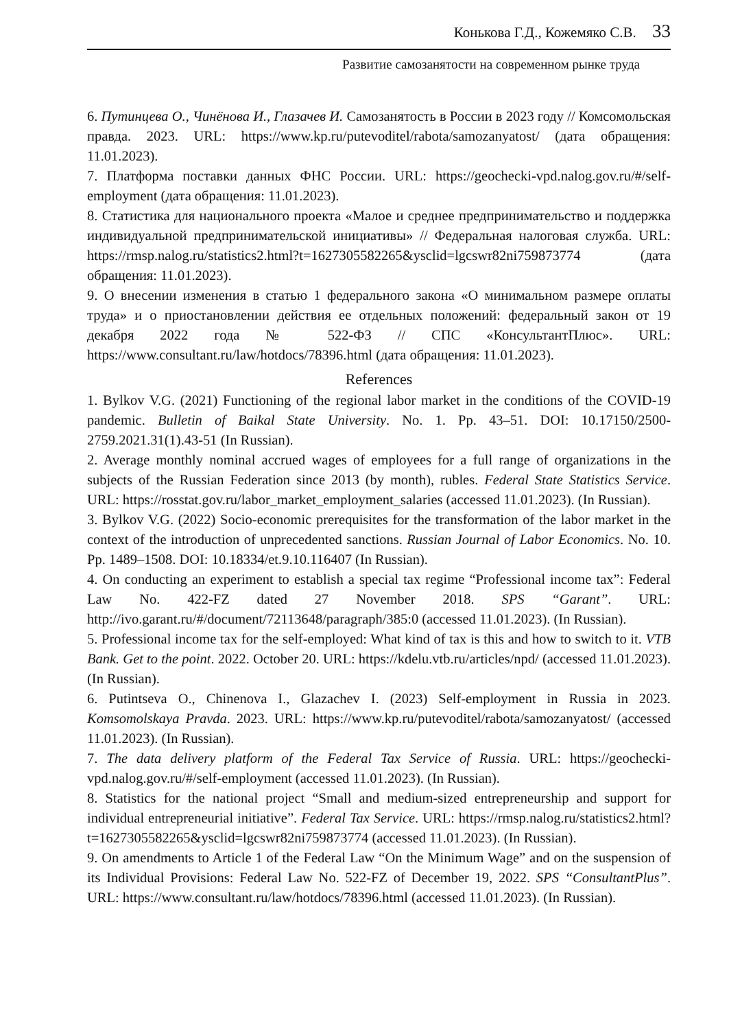Конькова Г.Д., Кожемяко С.В. 33
Развитие самозанятости на современном рынке труда
6. Путинцева О., Чинёнова И., Глазачев И. Самозанятость в России в 2023 году // Комсомольская правда. 2023. URL: https://www.kp.ru/putevoditel/rabota/samozanyatost/ (дата обращения: 11.01.2023).
7. Платформа поставки данных ФНС России. URL: https://geochecki-vpd.nalog.gov.ru/#/self-employment (дата обращения: 11.01.2023).
8. Статистика для национального проекта «Малое и среднее предпринимательство и поддержка индивидуальной предпринимательской инициативы» // Федеральная налоговая служба. URL: https://rmsp.nalog.ru/statistics2.html?t=1627305582265&ysclid=lgcswr82ni759873774 (дата обращения: 11.01.2023).
9. О внесении изменения в статью 1 федерального закона «О минимальном размере оплаты труда» и о приостановлении действия ее отдельных положений: федеральный закон от 19 декабря 2022 года № 522-ФЗ // СПС «КонсультантПлюс». URL: https://www.consultant.ru/law/hotdocs/78396.html (дата обращения: 11.01.2023).
References
1. Bylkov V.G. (2021) Functioning of the regional labor market in the conditions of the COVID-19 pandemic. Bulletin of Baikal State University. No. 1. Pp. 43–51. DOI: 10.17150/2500-2759.2021.31(1).43-51 (In Russian).
2. Average monthly nominal accrued wages of employees for a full range of organizations in the subjects of the Russian Federation since 2013 (by month), rubles. Federal State Statistics Service. URL: https://rosstat.gov.ru/labor_market_employment_salaries (accessed 11.01.2023). (In Russian).
3. Bylkov V.G. (2022) Socio-economic prerequisites for the transformation of the labor market in the context of the introduction of unprecedented sanctions. Russian Journal of Labor Economics. No. 10. Pp. 1489–1508. DOI: 10.18334/et.9.10.116407 (In Russian).
4. On conducting an experiment to establish a special tax regime “Professional income tax”: Federal Law No. 422-FZ dated 27 November 2018. SPS “Garant”. URL: http://ivo.garant.ru/#/document/72113648/paragraph/385:0 (accessed 11.01.2023). (In Russian).
5. Professional income tax for the self-employed: What kind of tax is this and how to switch to it. VTB Bank. Get to the point. 2022. October 20. URL: https://kdelu.vtb.ru/articles/npd/ (accessed 11.01.2023). (In Russian).
6. Putintseva O., Chinenova I., Glazachev I. (2023) Self-employment in Russia in 2023. Komsomolskaya Pravda. 2023. URL: https://www.kp.ru/putevoditel/rabota/samozanyatost/ (accessed 11.01.2023). (In Russian).
7. The data delivery platform of the Federal Tax Service of Russia. URL: https://geochecki-vpd.nalog.gov.ru/#/self-employment (accessed 11.01.2023). (In Russian).
8. Statistics for the national project “Small and medium-sized entrepreneurship and support for individual entrepreneurial initiative”. Federal Tax Service. URL: https://rmsp.nalog.ru/statistics2.html?t=1627305582265&ysclid=lgcswr82ni759873774 (accessed 11.01.2023). (In Russian).
9. On amendments to Article 1 of the Federal Law “On the Minimum Wage” and on the suspension of its Individual Provisions: Federal Law No. 522-FZ of December 19, 2022. SPS “ConsultantPlus”. URL: https://www.consultant.ru/law/hotdocs/78396.html (accessed 11.01.2023). (In Russian).